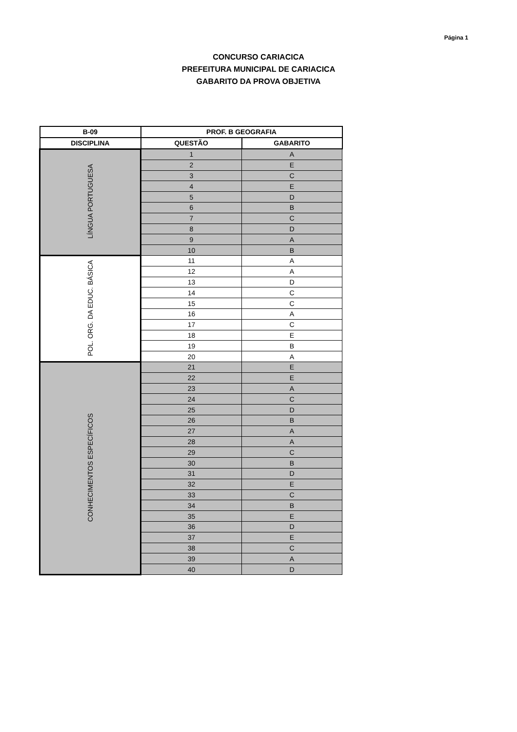Página 1
CONCURSO CARIACICA
PREFEITURA MUNICIPAL DE CARIACICA
GABARITO DA PROVA OBJETIVA
| B-09 | PROF. B GEOGRAFIA | |
| --- | --- | --- |
| DISCIPLINA | QUESTÃO | GABARITO |
| LÍNGUA PORTUGUESA | 1 | A |
| | 2 | E |
| | 3 | C |
| | 4 | E |
| | 5 | D |
| | 6 | B |
| | 7 | C |
| | 8 | D |
| | 9 | A |
| | 10 | B |
| POL. ORG. DA EDUC. BÁSICA | 11 | A |
| | 12 | A |
| | 13 | D |
| | 14 | C |
| | 15 | C |
| | 16 | A |
| | 17 | C |
| | 18 | E |
| | 19 | B |
| | 20 | A |
| CONHECIMENTOS ESPECÍFICOS | 21 | E |
| | 22 | E |
| | 23 | A |
| | 24 | C |
| | 25 | D |
| | 26 | B |
| | 27 | A |
| | 28 | A |
| | 29 | C |
| | 30 | B |
| | 31 | D |
| | 32 | E |
| | 33 | C |
| | 34 | B |
| | 35 | E |
| | 36 | D |
| | 37 | E |
| | 38 | C |
| | 39 | A |
| | 40 | D |